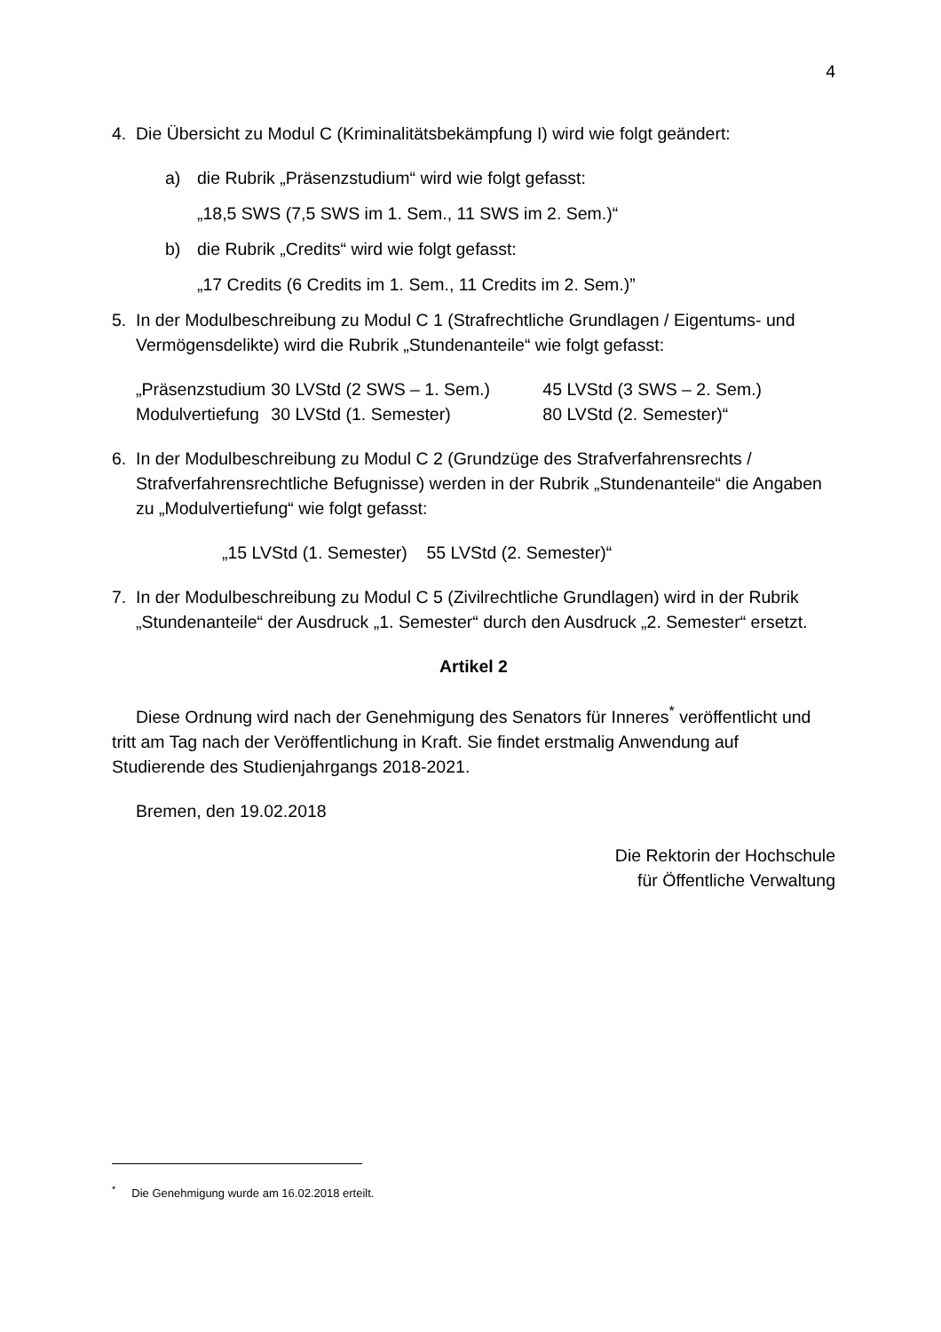4
4. Die Übersicht zu Modul C (Kriminalitätsbekämpfung I) wird wie folgt geändert:
a) die Rubrik „Präsenzstudium“ wird wie folgt gefasst:
„18,5 SWS (7,5 SWS im 1. Sem., 11 SWS im 2. Sem.)“
b) die Rubrik „Credits“ wird wie folgt gefasst:
„17 Credits (6 Credits im 1. Sem., 11 Credits im 2. Sem.)”
5. In der Modulbeschreibung zu Modul C 1 (Strafrechtliche Grundlagen / Eigentums- und Vermögensdelikte) wird die Rubrik „Stundenanteile“ wie folgt gefasst:
| „Präsenzstudium | 30 LVStd (2 SWS – 1. Sem.) | 45 LVStd (3 SWS – 2. Sem.) |
| Modulvertiefung | 30 LVStd (1. Semester) | 80 LVStd (2. Semester)“ |
6. In der Modulbeschreibung zu Modul C 2 (Grundzüge des Strafverfahrensrechts / Strafverfahrensrechtliche Befugnisse) werden in der Rubrik „Stundenanteile“ die Angaben zu „Modulvertiefung“ wie folgt gefasst:
„15 LVStd (1. Semester) 55 LVStd (2. Semester)“
7. In der Modulbeschreibung zu Modul C 5 (Zivilrechtliche Grundlagen) wird in der Rubrik „Stundenanteile“ der Ausdruck „1. Semester“ durch den Ausdruck „2. Semester“ ersetzt.
Artikel 2
Diese Ordnung wird nach der Genehmigung des Senators für Inneres<sup>*</sup> veröffentlicht und tritt am Tag nach der Veröffentlichung in Kraft. Sie findet erstmalig Anwendung auf Studierende des Studienjahrgangs 2018-2021.
Bremen, den 19.02.2018
Die Rektorin der Hochschule
für Öffentliche Verwaltung
<sup>*</sup> Die Genehmigung wurde am 16.02.2018 erteilt.